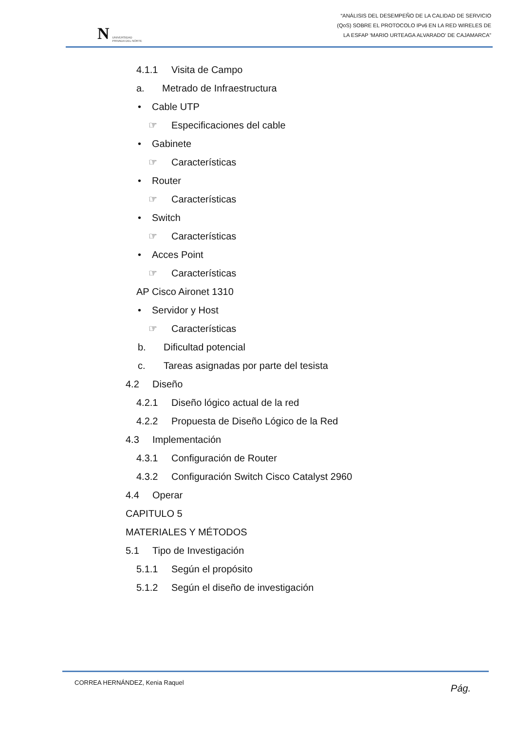N UNIVERSIDAD
PRIVADA DEL NORTE
“ANÁLISIS DEL DESEMPEÑO DE LA CALIDAD DE SERVICIO
(QoS) SOBRE EL PROTOCOLO IPv6 EN LA RED WIRELES DE
LA ESFAP ‘MARIO URTEAGA ALVARADO’ DE CAJAMARCA”
4.1.1 Visita de Campo
a. Metrado de Infraestructura
• Cable UTP
☞ Especificaciones del cable
• Gabinete
☞ Características
• Router
☞ Características
• Switch
☞ Características
• Acces Point
☞ Características
AP Cisco Aironet 1310
• Servidor y Host
☞ Características
b. Dificultad potencial
c. Tareas asignadas por parte del tesista
4.2 Diseño
4.2.1 Diseño lógico actual de la red
4.2.2 Propuesta de Diseño Lógico de la Red
4.3 Implementación
4.3.1 Configuración de Router
4.3.2 Configuración Switch Cisco Catalyst 2960
4.4 Operar
CAPITULO 5
MATERIALES Y MÉTODOS
5.1 Tipo de Investigación
5.1.1 Según el propósito
5.1.2 Según el diseño de investigación
CORREA HERNÁNDEZ, Kenia Raquel Pág.